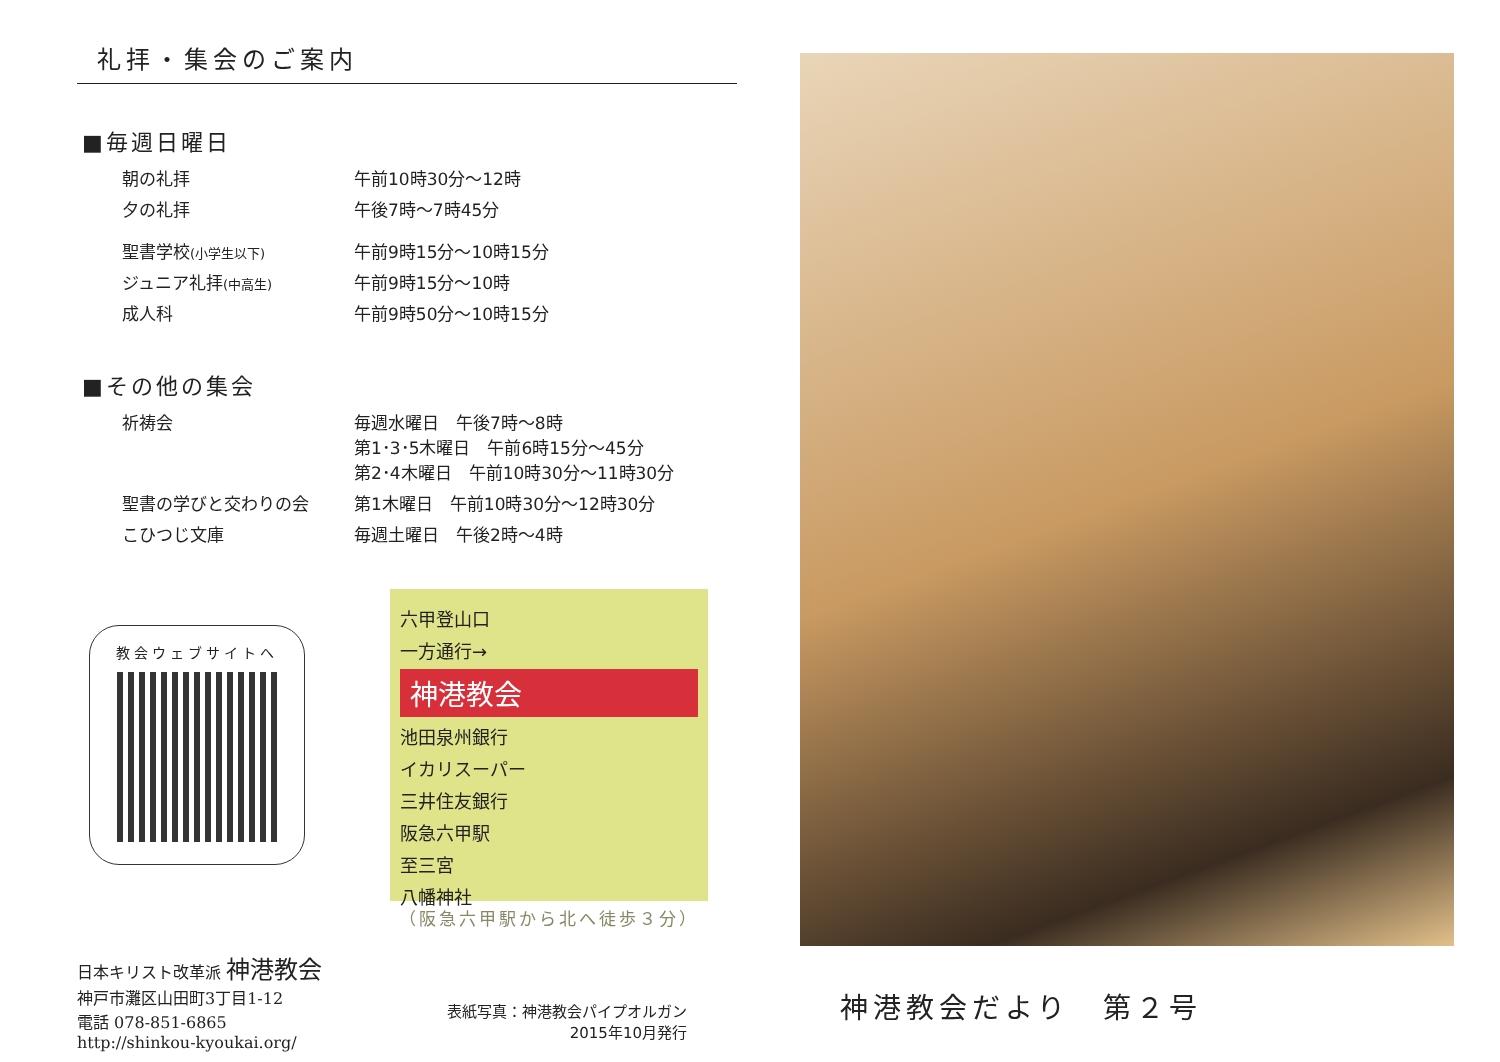礼拝・集会のご案内
■毎週日曜日
| 朝の礼拝 | 午前10時30分～12時 |
| 夕の礼拝 | 午後7時～7時45分 |
| 聖書学校 (小学生以下) | 午前9時15分～10時15分 |
| ジュニア礼拝 (中高生) | 午前9時15分～10時 |
| 成人科 | 午前9時50分～10時15分 |
■その他の集会
| 祈祷会 | 毎週水曜日 午後7時～8時 第1･3･5木曜日 午前6時15分～45分 第2･4木曜日 午前10時30分～11時30分 |
| 聖書の学びと交わりの会 | 第1木曜日 午前10時30分～12時30分 |
| こひつじ文庫 | 毎週土曜日 午後2時～4時 |
教会ウェブサイトへ
六甲登山口
一方通行→
神港教会
池田泉州銀行
イカリスーパー
三井住友銀行
阪急六甲駅
至三宮
八幡神社
（阪急六甲駅から北へ徒歩３分）
日本キリスト改革派 神港教会
神戸市灘区山田町3丁目1-12
電話 078-851-6865
http://shinkou-kyoukai.org/
表紙写真：神港教会パイプオルガン
2015年10月発行
神港教会だより　第２号